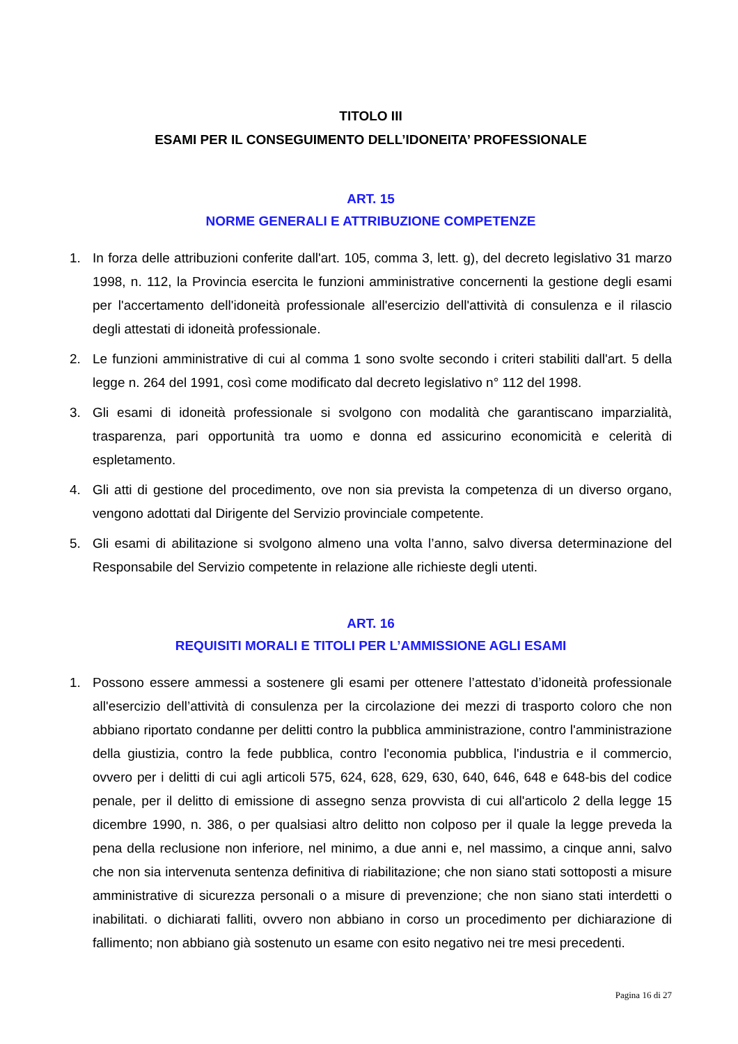TITOLO III
ESAMI PER IL CONSEGUIMENTO DELL’IDONEITA’ PROFESSIONALE
ART. 15
NORME GENERALI E ATTRIBUZIONE COMPETENZE
1. In forza delle attribuzioni conferite dall'art. 105, comma 3, lett. g), del decreto legislativo 31 marzo 1998, n. 112, la Provincia esercita le funzioni amministrative concernenti la gestione degli esami per l'accertamento dell'idoneità professionale all'esercizio dell'attività di consulenza e il rilascio degli attestati di idoneità professionale.
2. Le funzioni amministrative di cui al comma 1 sono svolte secondo i criteri stabiliti dall'art. 5 della legge n. 264 del 1991, così come modificato dal decreto legislativo n° 112 del 1998.
3. Gli esami di idoneità professionale si svolgono con modalità che garantiscano imparzialità, trasparenza, pari opportunità tra uomo e donna ed assicurino economicità e celerità di espletamento.
4. Gli atti di gestione del procedimento, ove non sia prevista la competenza di un diverso organo, vengono adottati dal Dirigente del Servizio provinciale competente.
5. Gli esami di abilitazione si svolgono almeno una volta l’anno, salvo diversa determinazione del Responsabile del Servizio competente in relazione alle richieste degli utenti.
ART. 16
REQUISITI MORALI E TITOLI PER L’AMMISSIONE AGLI ESAMI
1. Possono essere ammessi a sostenere gli esami per ottenere l’attestato d’idoneità professionale all'esercizio dell’attività di consulenza per la circolazione dei mezzi di trasporto coloro che non abbiano riportato condanne per delitti contro la pubblica amministrazione, contro l'amministrazione della giustizia, contro la fede pubblica, contro l'economia pubblica, l'industria e il commercio, ovvero per i delitti di cui agli articoli 575, 624, 628, 629, 630, 640, 646, 648 e 648-bis del codice penale, per il delitto di emissione di assegno senza provvista di cui all'articolo 2 della legge 15 dicembre 1990, n. 386, o per qualsiasi altro delitto non colposo per il quale la legge preveda la pena della reclusione non inferiore, nel minimo, a due anni e, nel massimo, a cinque anni, salvo che non sia intervenuta sentenza definitiva di riabilitazione; che non siano stati sottoposti a misure amministrative di sicurezza personali o a misure di prevenzione; che non siano stati interdetti o inabilitati. o dichiarati falliti, ovvero non abbiano in corso un procedimento per dichiarazione di fallimento; non abbiano già sostenuto un esame con esito negativo nei tre mesi precedenti.
Pagina 16 di 27